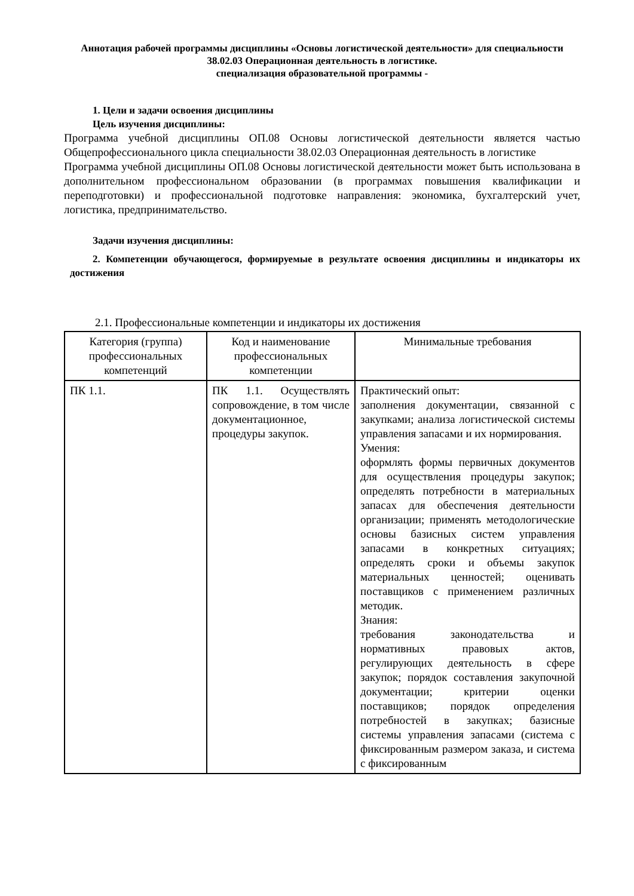Аннотация рабочей программы дисциплины «Основы логистической деятельности» для специальности 38.02.03 Операционная деятельность в логистике.
специализация образовательной программы -
1. Цели и задачи освоения дисциплины
Цель изучения дисциплины:
Программа учебной дисциплины ОП.08 Основы логистической деятельности является частью Общепрофессионального цикла специальности 38.02.03 Операционная деятельность в логистике
Программа учебной дисциплины ОП.08 Основы логистической деятельности может быть использована в дополнительном профессиональном образовании (в программах повышения квалификации и переподготовки) и профессиональной подготовке направления: экономика, бухгалтерский учет, логистика, предпринимательство.
Задачи изучения дисциплины:
2. Компетенции обучающегося, формируемые в результате освоения дисциплины и индикаторы их достижения
2.1. Профессиональные компетенции и индикаторы их достижения
| Категория (группа) профессиональных компетенций | Код и наименование профессиональных компетенции | Минимальные требования |
| --- | --- | --- |
| ПК 1.1. | ПК 1.1. Осуществлять сопровождение, в том числе документационное, процедуры закупок. | Практический опыт: заполнения документации, связанной с закупками; анализа логистической системы управления запасами и их нормирования. Умения: оформлять формы первичных документов для осуществления процедуры закупок; определять потребности в материальных запасах для обеспечения деятельности организации; применять методологические основы базисных систем управления запасами в конкретных ситуациях; определять сроки и объемы закупок материальных ценностей; оценивать поставщиков с применением различных методик. Знания: требования законодательства и нормативных правовых актов, регулирующих деятельность в сфере закупок; порядок составления закупочной документации; критерии оценки поставщиков; порядок определения потребностей в закупках; базисные системы управления запасами (система с фиксированным размером заказа, и система с фиксированным |